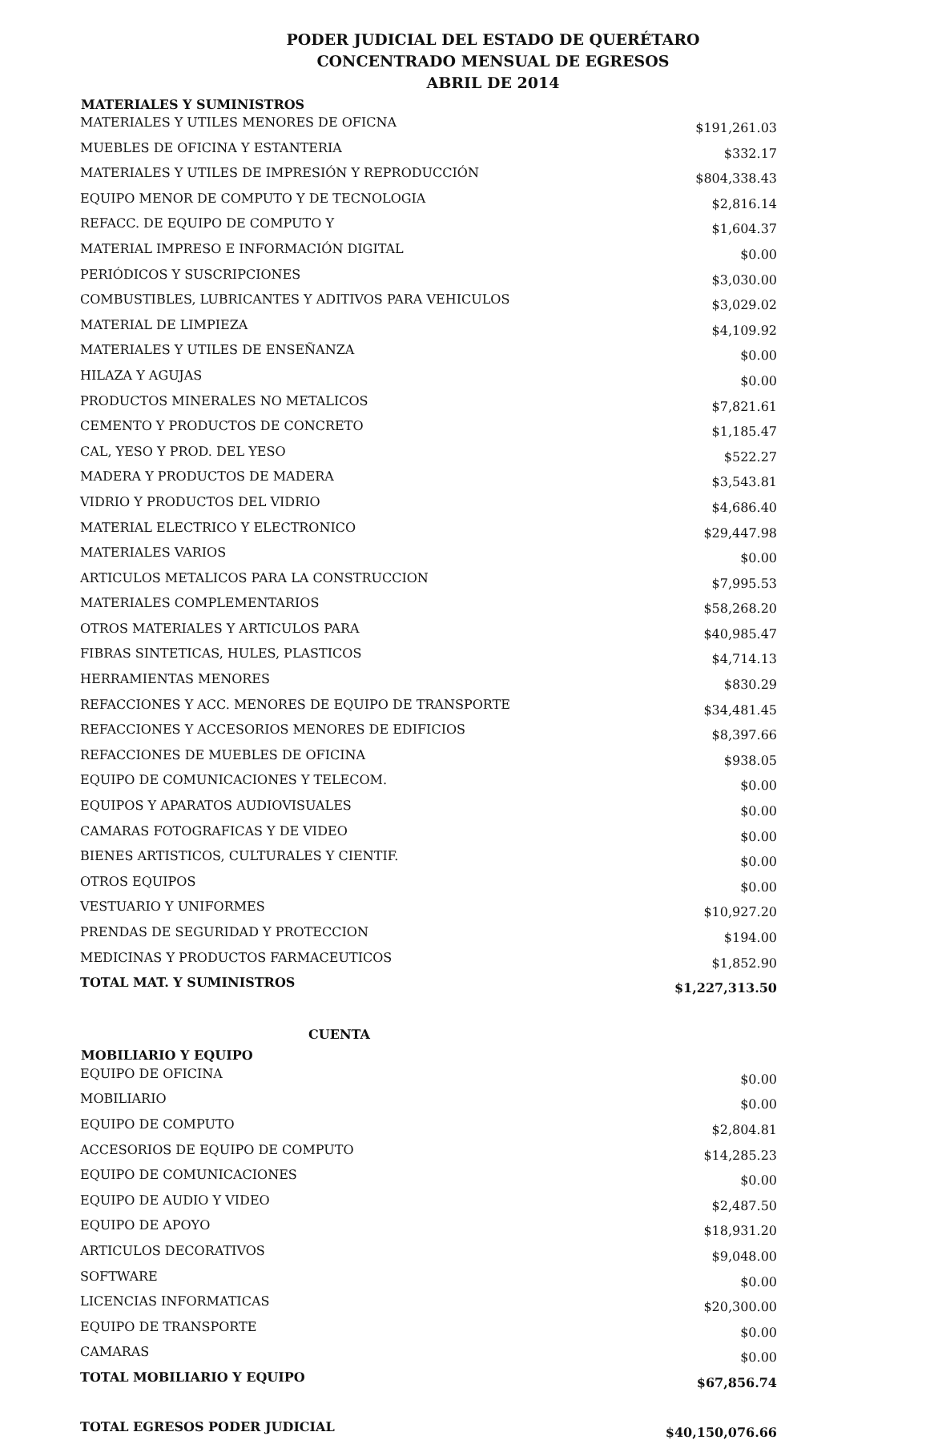PODER JUDICIAL DEL ESTADO DE QUERÉTARO
CONCENTRADO MENSUAL DE EGRESOS
ABRIL DE 2014
| MATERIALES Y SUMINISTROS | |
| --- | --- |
| MATERIALES Y UTILES MENORES DE OFICNA | $191,261.03 |
| MUEBLES DE OFICINA Y ESTANTERIA | $332.17 |
| MATERIALES Y UTILES DE IMPRESIÓN Y REPRODUCCIÓN | $804,338.43 |
| EQUIPO MENOR DE COMPUTO Y DE TECNOLOGIA | $2,816.14 |
| REFACC. DE EQUIPO DE COMPUTO Y | $1,604.37 |
| MATERIAL IMPRESO E INFORMACIÓN DIGITAL | $0.00 |
| PERIÓDICOS Y SUSCRIPCIONES | $3,030.00 |
| COMBUSTIBLES, LUBRICANTES Y ADITIVOS PARA VEHICULOS | $3,029.02 |
| MATERIAL DE LIMPIEZA | $4,109.92 |
| MATERIALES Y UTILES DE ENSEÑANZA | $0.00 |
| HILAZA Y AGUJAS | $0.00 |
| PRODUCTOS MINERALES NO METALICOS | $7,821.61 |
| CEMENTO Y PRODUCTOS DE CONCRETO | $1,185.47 |
| CAL, YESO Y PROD. DEL YESO | $522.27 |
| MADERA Y PRODUCTOS DE MADERA | $3,543.81 |
| VIDRIO Y PRODUCTOS DEL VIDRIO | $4,686.40 |
| MATERIAL ELECTRICO Y ELECTRONICO | $29,447.98 |
| MATERIALES VARIOS | $0.00 |
| ARTICULOS METALICOS PARA LA CONSTRUCCION | $7,995.53 |
| MATERIALES COMPLEMENTARIOS | $58,268.20 |
| OTROS MATERIALES Y ARTICULOS PARA | $40,985.47 |
| FIBRAS SINTETICAS, HULES, PLASTICOS | $4,714.13 |
| HERRAMIENTAS MENORES | $830.29 |
| REFACCIONES Y ACC. MENORES DE EQUIPO DE TRANSPORTE | $34,481.45 |
| REFACCIONES Y ACCESORIOS MENORES DE EDIFICIOS | $8,397.66 |
| REFACCIONES DE MUEBLES DE OFICINA | $938.05 |
| EQUIPO DE COMUNICACIONES Y TELECOM. | $0.00 |
| EQUIPOS Y APARATOS AUDIOVISUALES | $0.00 |
| CAMARAS FOTOGRAFICAS Y DE VIDEO | $0.00 |
| BIENES ARTISTICOS, CULTURALES Y CIENTIF. | $0.00 |
| OTROS EQUIPOS | $0.00 |
| VESTUARIO Y UNIFORMES | $10,927.20 |
| PRENDAS DE SEGURIDAD Y PROTECCION | $194.00 |
| MEDICINAS Y PRODUCTOS FARMACEUTICOS | $1,852.90 |
| TOTAL MAT. Y SUMINISTROS | $1,227,313.50 |
| CUENTA | |
| MOBILIARIO Y EQUIPO | |
| EQUIPO DE OFICINA | $0.00 |
| MOBILIARIO | $0.00 |
| EQUIPO DE COMPUTO | $2,804.81 |
| ACCESORIOS DE EQUIPO DE COMPUTO | $14,285.23 |
| EQUIPO DE COMUNICACIONES | $0.00 |
| EQUIPO DE AUDIO Y VIDEO | $2,487.50 |
| EQUIPO DE APOYO | $18,931.20 |
| ARTICULOS DECORATIVOS | $9,048.00 |
| SOFTWARE | $0.00 |
| LICENCIAS INFORMATICAS | $20,300.00 |
| EQUIPO DE TRANSPORTE | $0.00 |
| CAMARAS | $0.00 |
| TOTAL MOBILIARIO Y EQUIPO | $67,856.74 |
| TOTAL EGRESOS PODER JUDICIAL | $40,150,076.66 |